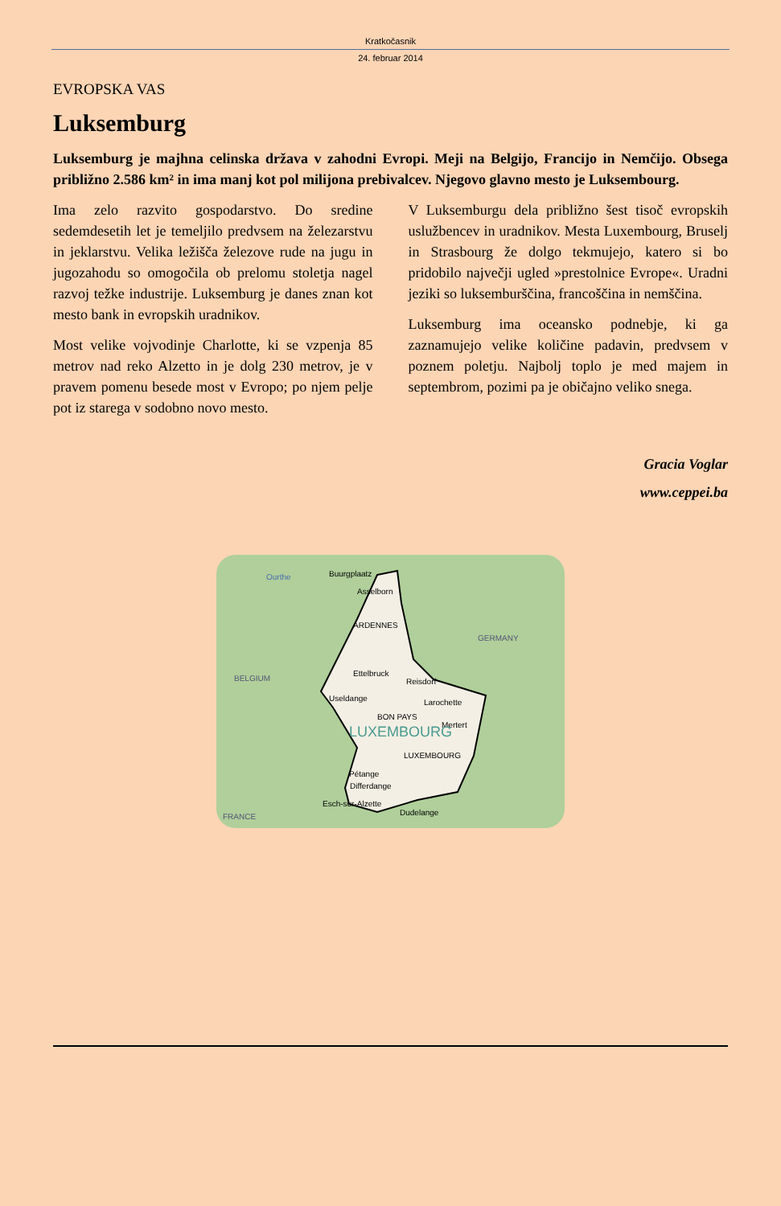Kratkočasnik
24. februar 2014
EVROPSKA VAS
Luksemburg
Luksemburg je majhna celinska država v zahodni Evropi. Meji na Belgijo, Francijo in Nemčijo. Obsega približno 2.586 km² in ima manj kot pol milijona prebivalcev. Njegovo glavno mesto je Luksembourg.
Ima zelo razvito gospodarstvo. Do sredine sedemdesetih let je temeljilo predvsem na železarstvu in jeklarstvu. Velika ležišča železove rude na jugu in jugozahodu so omogočila ob prelomu stoletja nagel razvoj težke industrije. Luksemburg je danes znan kot mesto bank in evropskih uradnikov.
Most velike vojvodinje Charlotte, ki se vzpenja 85 metrov nad reko Alzetto in je dolg 230 metrov, je v pravem pomenu besede most v Evropo; po njem pelje pot iz starega v sodobno novo mesto.
V Luksemburgu dela približno šest tisoč evropskih uslužbencev in uradnikov. Mesta Luxembourg, Bruselj in Strasbourg že dolgo tekmujejo, katero si bo pridobilo največji ugled »prestolnice Evrope«. Uradni jeziki so luksemburščina, francoščina in nemščina.
Luksemburg ima oceansko podnebje, ki ga zaznamujejo velike količine padavin, predvsem v poznem poletju. Najbolj toplo je med majem in septembrom, pozimi pa je običajno veliko snega.
Gracia Voglar
www.ceppei.ba
Ourthe Buurgplaatz
Asselborn
ARDENNES
BELGIUM
GERMANY
Ettelbruck
Reisdorf
Useldange Larochette
BON PAYS
Mertert LUXEMBOURG
LUXEMBOURG
Pétange
Differdange
Esch-sur-Alzette
Dudelange FRANCE